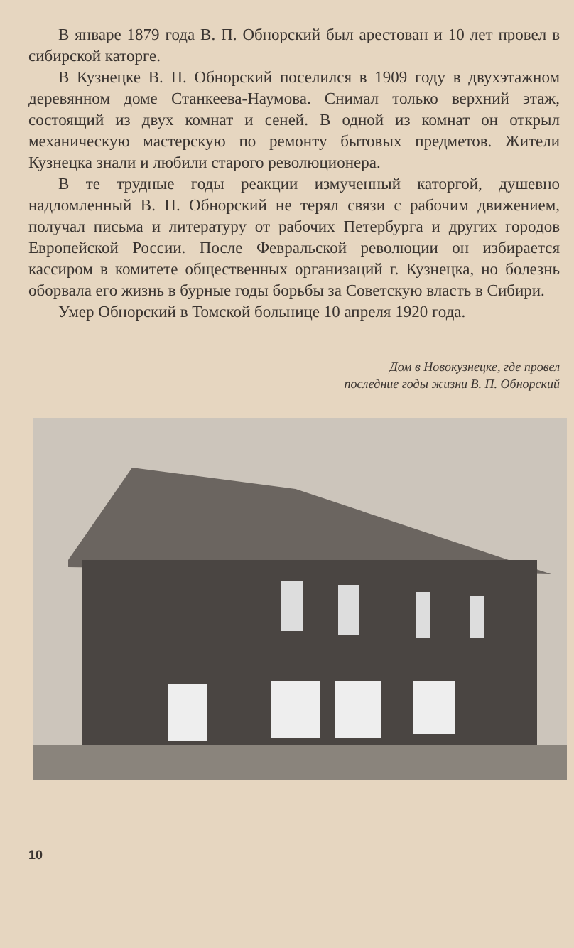В январе 1879 года В. П. Обнорский был арестован и 10 лет провел в сибирской каторге.
В Кузнецке В. П. Обнорский поселился в 1909 году в двухэтажном деревянном доме Станкеева-Наумова. Снимал только верхний этаж, состоящий из двух комнат и сеней. В одной из комнат он открыл механическую мастерскую по ремонту бытовых предметов. Жители Кузнецка знали и любили старого революционера.
В те трудные годы реакции измученный каторгой, душевно надломленный В. П. Обнорский не терял связи с рабочим движением, получал письма и литературу от рабочих Петербурга и других городов Европейской России. После Февральской революции он избирается кассиром в комитете общественных организаций г. Кузнецка, но болезнь оборвала его жизнь в бурные годы борьбы за Советскую власть в Сибири.
Умер Обнорский в Томской больнице 10 апреля 1920 года.
Дом в Новокузнецке, где провел
последние годы жизни В. П. Обнорский
10